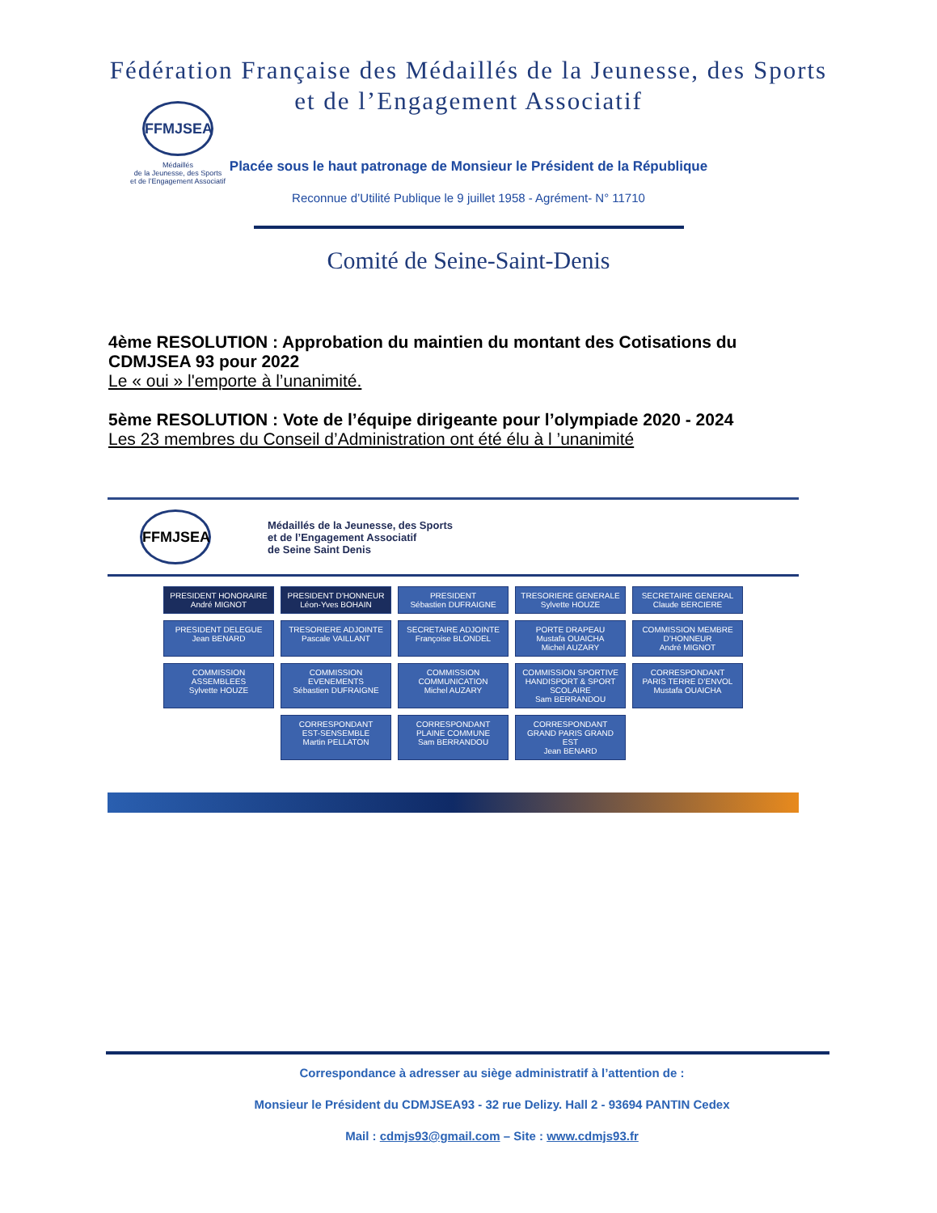Fédération Française des Médaillés de la Jeunesse, des Sports
et de l’Engagement Associatif
FFMJSEA
Médaillés
de la Jeunesse, des Sports
et de l’Engagement Associatif
Placée sous le haut patronage de Monsieur le Président de la République
Reconnue d’Utilité Publique le 9 juillet 1958 - Agrément- N° 11710
Comité de Seine-Saint-Denis
4ème RESOLUTION : Approbation du maintien du montant des Cotisations du CDMJSEA 93 pour 2022
Le « oui » l'emporte à l’unanimité.
5ème RESOLUTION : Vote de l’équipe dirigeante pour l’olympiade 2020 - 2024
Les 23 membres du Conseil d’Administration ont été élu à l ’unanimité
FFMJSEA
Médaillés de la Jeunesse, des Sports
et de l’Engagement Associatif
de Seine Saint Denis
PRESIDENT HONORAIRE
André MIGNOT
PRESIDENT D’HONNEUR
Léon-Yves BOHAIN
PRESIDENT
Sébastien DUFRAIGNE
TRESORIERE GENERALE
Sylvette HOUZE
SECRETAIRE GENERAL
Claude BERCIERE
PRESIDENT DELEGUE
Jean BENARD
TRESORIERE ADJOINTE
Pascale VAILLANT
SECRETAIRE ADJOINTE
Françoise BLONDEL
PORTE DRAPEAU
Mustafa OUAICHA
Michel AUZARY
COMMISSION MEMBRE D’HONNEUR
André MIGNOT
COMMISSION ASSEMBLEES
Sylvette HOUZE
COMMISSION EVENEMENTS
Sébastien DUFRAIGNE
COMMISSION COMMUNICATION
Michel AUZARY
COMMISSION SPORTIVE HANDISPORT & SPORT SCOLAIRE
Sam BERRANDOU
CORRESPONDANT
PARIS TERRE D’ENVOL
Mustafa OUAICHA
CORRESPONDANT
EST-SENSEMBLE
Martin PELLATON
CORRESPONDANT
PLAINE COMMUNE
Sam BERRANDOU
CORRESPONDANT
GRAND PARIS GRAND EST
Jean BENARD
Correspondance à adresser au siège administratif à l’attention de :
Monsieur le Président du CDMJSEA93 - 32 rue Delizy. Hall 2 - 93694 PANTIN Cedex
Mail : cdmjs93@gmail.com – Site : www.cdmjs93.fr